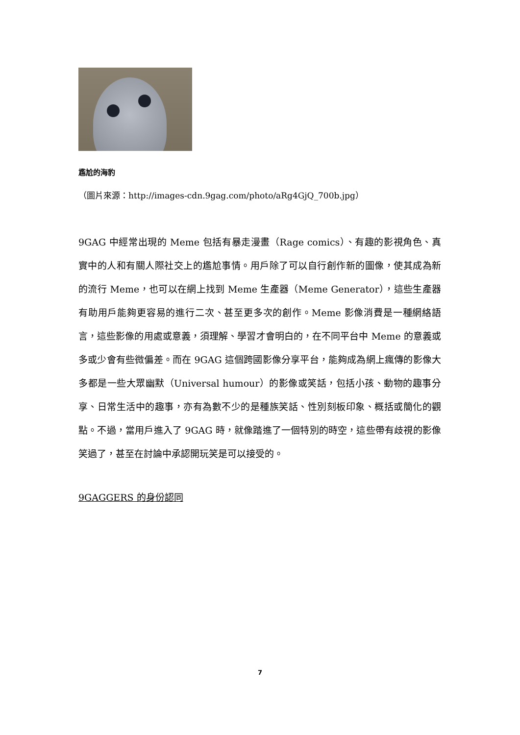尷尬的海豹
（圖片來源：http://images-cdn.9gag.com/photo/aRg4GjQ_700b.jpg）
9GAG 中經常出現的 Meme 包括有暴走漫畫（Rage comics）、有趣的影視角色、真實中的人和有關人際社交上的尷尬事情。用戶除了可以自行創作新的圖像，使其成為新的流行 Meme，也可以在網上找到 Meme 生產器（Meme Generator），這些生產器有助用戶能夠更容易的進行二次、甚至更多次的創作。Meme 影像消費是一種網絡語言，這些影像的用處或意義，須理解、學習才會明白的，在不同平台中 Meme 的意義或多或少會有些微偏差。而在 9GAG 這個跨國影像分享平台，能夠成為網上瘋傳的影像大多都是一些大眾幽默（Universal humour）的影像或笑話，包括小孩、動物的趣事分享、日常生活中的趣事，亦有為數不少的是種族笑話、性別刻板印象、概括或簡化的觀點。不過，當用戶進入了 9GAG 時，就像踏進了一個特別的時空，這些帶有歧視的影像笑過了，甚至在討論中承認開玩笑是可以接受的。
9GAGGERS 的身份認同
7